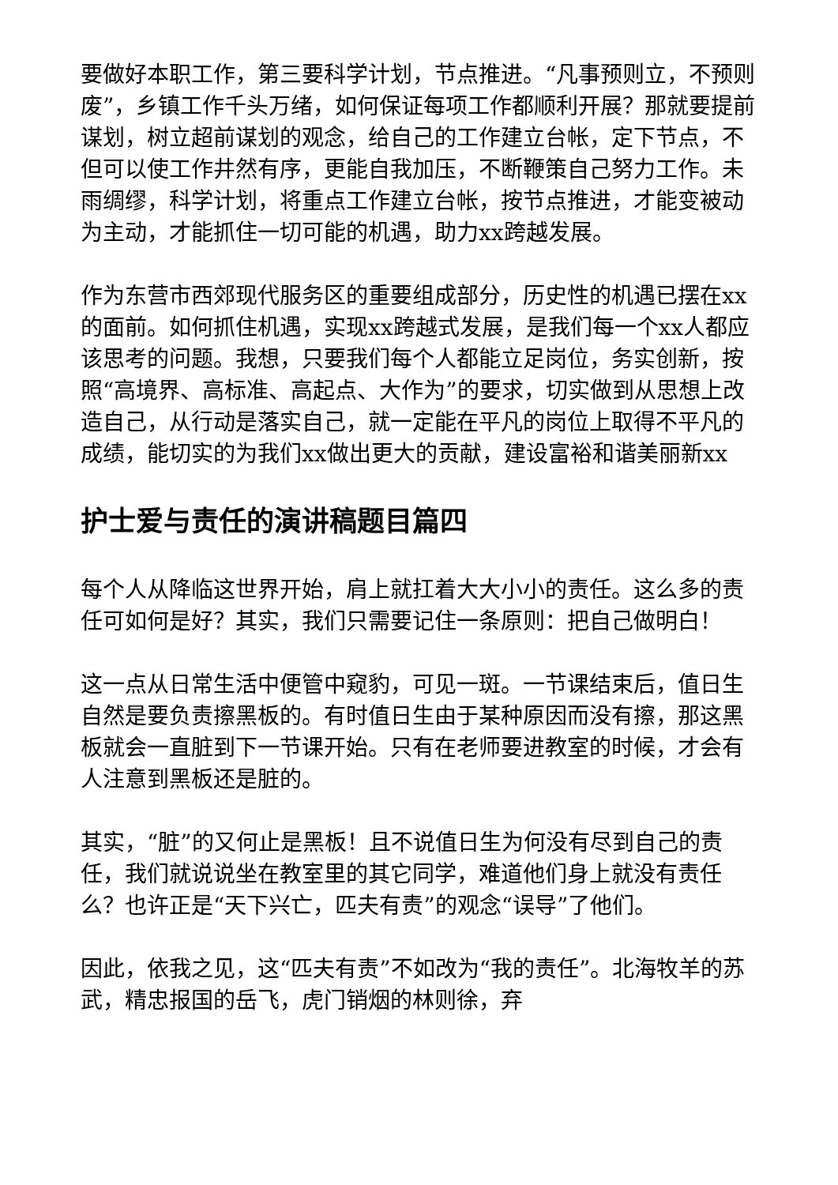要做好本职工作，第三要科学计划，节点推进。“凡事预则立，不预则废”，乡镇工作千头万绪，如何保证每项工作都顺利开展？那就要提前谋划，树立超前谋划的观念，给自己的工作建立台帐，定下节点，不但可以使工作井然有序，更能自我加压，不断鞭策自己努力工作。未雨绸缪，科学计划，将重点工作建立台帐，按节点推进，才能变被动为主动，才能抓住一切可能的机遇，助力xx跨越发展。
作为东营市西郊现代服务区的重要组成部分，历史性的机遇已摆在xx的面前。如何抓住机遇，实现xx跨越式发展，是我们每一个xx人都应该思考的问题。我想，只要我们每个人都能立足岗位，务实创新，按照“高境界、高标准、高起点、大作为”的要求，切实做到从思想上改造自己，从行动是落实自己，就一定能在平凡的岗位上取得不平凡的成绩，能切实的为我们xx做出更大的贡献，建设富裕和谐美丽新xx
护士爱与责任的演讲稿题目篇四
每个人从降临这世界开始，肩上就扛着大大小小的责任。这么多的责任可如何是好？其实，我们只需要记住一条原则：把自己做明白！
这一点从日常生活中便管中窥豹，可见一斑。一节课结束后，值日生自然是要负责擦黑板的。有时值日生由于某种原因而没有擦，那这黑板就会一直脏到下一节课开始。只有在老师要进教室的时候，才会有人注意到黑板还是脏的。
其实，“脏”的又何止是黑板！且不说值日生为何没有尽到自己的责任，我们就说说坐在教室里的其它同学，难道他们身上就没有责任么？也许正是“天下兴亡，匹夫有责”的观念“误导”了他们。
因此，依我之见，这“匹夫有责”不如改为“我的责任”。北海牧羊的苏武，精忠报国的岳飞，虎门销烟的林则徐，弃